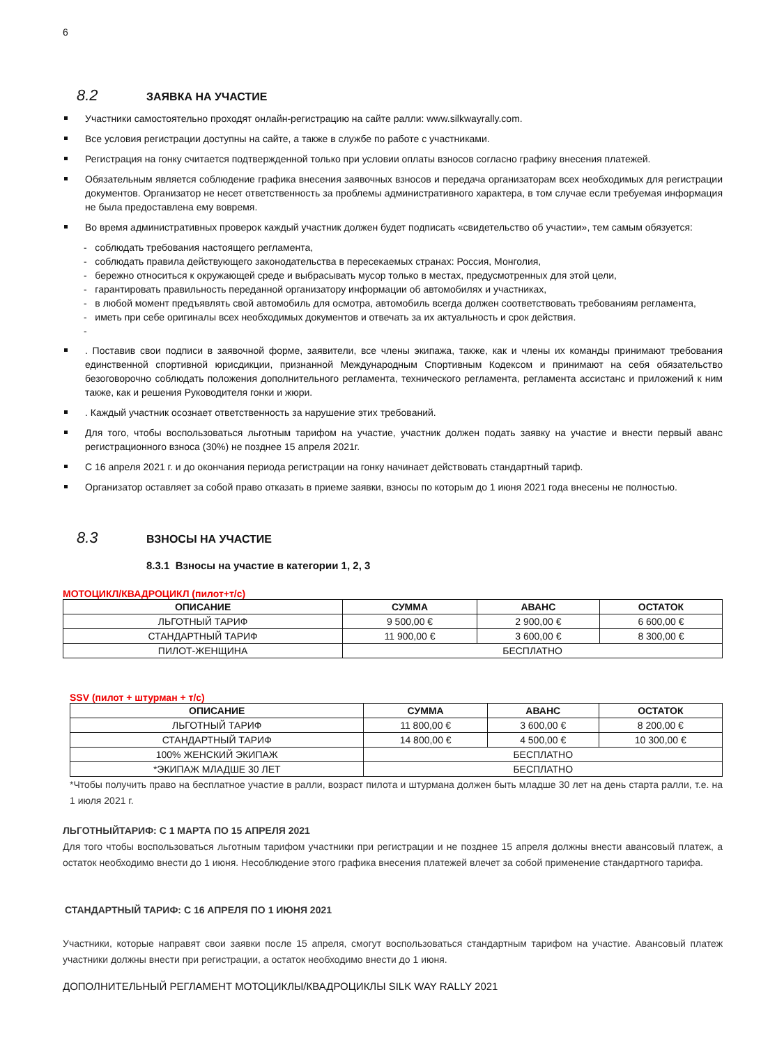6
8.2 ЗАЯВКА НА УЧАСТИЕ
Участники самостоятельно проходят онлайн-регистрацию на сайте ралли: www.silkwayrally.com.
Все условия регистрации доступны на сайте, а также в службе по работе с участниками.
Регистрация на гонку считается подтвержденной только при условии оплаты взносов согласно графику внесения платежей.
Обязательным является соблюдение графика внесения заявочных взносов и передача организаторам всех необходимых для регистрации документов. Организатор не несет ответственность за проблемы административного характера, в том случае если требуемая информация не была предоставлена ему вовремя.
Во время административных проверок каждый участник должен будет подписать «свидетельство об участии», тем самым обязуется:
- соблюдать требования настоящего регламента,
- соблюдать правила действующего законодательства в пересекаемых странах: Россия, Монголия,
- бережно относиться к окружающей среде и выбрасывать мусор только в местах, предусмотренных для этой цели,
- гарантировать правильность переданной организатору информации об автомобилях и участниках,
- в любой момент предъявлять свой автомобиль для осмотра, автомобиль всегда должен соответствовать требованиям регламента,
- иметь при себе оригиналы всех необходимых документов и отвечать за их актуальность и срок действия.
-
. Поставив свои подписи в заявочной форме, заявители, все члены экипажа, также, как и члены их команды принимают требования единственной спортивной юрисдикции, признанной Международным Спортивным Кодексом и принимают на себя обязательство безоговорочно соблюдать положения дополнительного регламента, технического регламента, регламента ассистанс и приложений к ним также, как и решения Руководителя гонки и жюри.
. Каждый участник осознает ответственность за нарушение этих требований.
Для того, чтобы воспользоваться льготным тарифом на участие, участник должен подать заявку на участие и внести первый аванс регистрационного взноса (30%) не позднее 15 апреля 2021г.
С 16 апреля 2021 г. и до окончания периода регистрации на гонку начинает действовать стандартный тариф.
Организатор оставляет за собой право отказать в приеме заявки, взносы по которым до 1 июня 2021 года внесены не полностью.
8.3 ВЗНОСЫ НА УЧАСТИЕ
8.3.1 Взносы на участие в категории 1, 2, 3
МОТОЦИКЛ/КВАДРОЦИКЛ (пилот+т/с)
| ОПИСАНИЕ | СУММА | АВАНС | ОСТАТОК |
| --- | --- | --- | --- |
| ЛЬГОТНЫЙ ТАРИФ | 9 500,00 € | 2 900,00 € | 6 600,00 € |
| СТАНДАРТНЫЙ ТАРИФ | 11 900,00 € | 3 600,00 € | 8 300,00 € |
| ПИЛОТ-ЖЕНЩИНА | БЕСПЛАТНО | | |
SSV (пилот + штурман + т/с)
| ОПИСАНИЕ | СУММА | АВАНС | ОСТАТОК |
| --- | --- | --- | --- |
| ЛЬГОТНЫЙ ТАРИФ | 11 800,00 € | 3 600,00 € | 8 200,00 € |
| СТАНДАРТНЫЙ ТАРИФ | 14 800,00 € | 4 500,00 € | 10 300,00 € |
| 100% ЖЕНСКИЙ ЭКИПАЖ | БЕСПЛАТНО | | |
| *ЭКИПАЖ МЛАДШЕ 30 ЛЕТ | БЕСПЛАТНО | | |
*Чтобы получить право на бесплатное участие в ралли, возраст пилота и штурмана должен быть младше 30 лет на день старта ралли, т.е. на 1 июля 2021 г.
ЛЬГОТНЫЙТАРИФ: С 1 МАРТА ПО 15 АПРЕЛЯ 2021
Для того чтобы воспользоваться льготным тарифом участники при регистрации и не позднее 15 апреля должны внести авансовый платеж, а остаток необходимо внести до 1 июня. Несоблюдение этого графика внесения платежей влечет за собой применение стандартного тарифа.
СТАНДАРТНЫЙ ТАРИФ: С 16 АПРЕЛЯ ПО 1 ИЮНЯ 2021
Участники, которые направят свои заявки после 15 апреля, смогут воспользоваться стандартным тарифом на участие. Авансовый платеж участники должны внести при регистрации, а остаток необходимо внести до 1 июня.
ДОПОЛНИТЕЛЬНЫЙ РЕГЛАМЕНТ МОТОЦИКЛЫ/КВАДРОЦИКЛЫ SILK WAY RALLY 2021